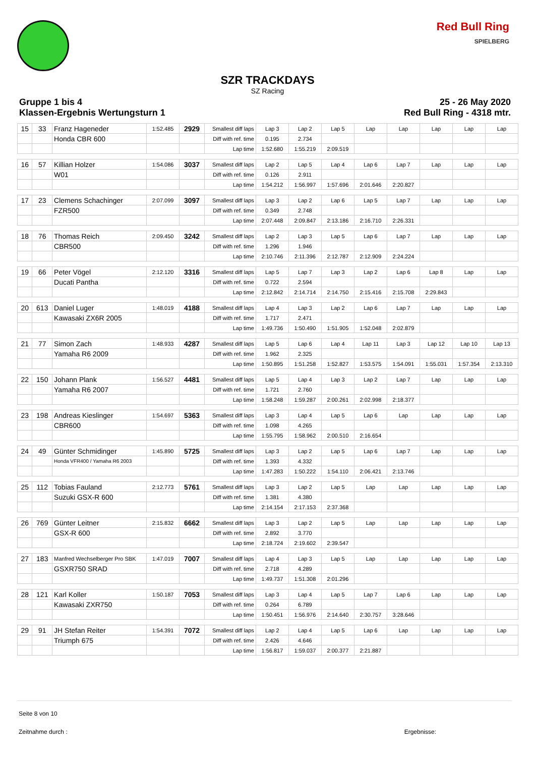Red Bull Ring
SPIELBERG
SZR TRACKDAYS
SZ Racing
Gruppe 1 bis 4
Klassen-Ergebnis Wertungsturn 1
25 - 26 May 2020
Red Bull Ring - 4318 mtr.
| 15 | 33 | Franz Hageneder | 1:52.485 | 2929 | Smallest diff laps | Lap 3 | Lap 2 | Lap 5 | Lap | Lap | Lap | Lap | Lap |
| | | Honda CBR 600 | | | Diff with ref. time | 0.195 | 2.734 | | | | | | |
| | | | | | Lap time | 1:52.680 | 1:55.219 | 2:09.519 | | | | | |
| 16 | 57 | Killian Holzer | 1:54.086 | 3037 | Smallest diff laps | Lap 2 | Lap 5 | Lap 4 | Lap 6 | Lap 7 | Lap | Lap | Lap |
| | | W01 | | | Diff with ref. time | 0.126 | 2.911 | | | | | | |
| | | | | | Lap time | 1:54.212 | 1:56.997 | 1:57.696 | 2:01.646 | 2:20.827 | | | |
| 17 | 23 | Clemens Schachinger | 2:07.099 | 3097 | Smallest diff laps | Lap 3 | Lap 2 | Lap 6 | Lap 5 | Lap 7 | Lap | Lap | Lap |
| | | FZR500 | | | Diff with ref. time | 0.349 | 2.748 | | | | | | |
| | | | | | Lap time | 2:07.448 | 2:09.847 | 2:13.186 | 2:16.710 | 2:26.331 | | | |
| 18 | 76 | Thomas Reich | 2:09.450 | 3242 | Smallest diff laps | Lap 2 | Lap 3 | Lap 5 | Lap 6 | Lap 7 | Lap | Lap | Lap |
| | | CBR500 | | | Diff with ref. time | 1.296 | 1.946 | | | | | | |
| | | | | | Lap time | 2:10.746 | 2:11.396 | 2:12.787 | 2:12.909 | 2:24.224 | | | |
| 19 | 66 | Peter Vögel | 2:12.120 | 3316 | Smallest diff laps | Lap 5 | Lap 7 | Lap 3 | Lap 2 | Lap 6 | Lap 8 | Lap | Lap |
| | | Ducati Pantha | | | Diff with ref. time | 0.722 | 2.594 | | | | | | |
| | | | | | Lap time | 2:12.842 | 2:14.714 | 2:14.750 | 2:15.416 | 2:15.708 | 2:29.843 | | |
| 20 | 613 | Daniel Luger | 1:48.019 | 4188 | Smallest diff laps | Lap 4 | Lap 3 | Lap 2 | Lap 6 | Lap 7 | Lap | Lap | Lap |
| | | Kawasaki ZX6R 2005 | | | Diff with ref. time | 1.717 | 2.471 | | | | | | |
| | | | | | Lap time | 1:49.736 | 1:50.490 | 1:51.905 | 1:52.048 | 2:02.879 | | | |
| 21 | 77 | Simon Zach | 1:48.933 | 4287 | Smallest diff laps | Lap 5 | Lap 6 | Lap 4 | Lap 11 | Lap 3 | Lap 12 | Lap 10 | Lap 13 |
| | | Yamaha R6 2009 | | | Diff with ref. time | 1.962 | 2.325 | | | | | | |
| | | | | | Lap time | 1:50.895 | 1:51.258 | 1:52.827 | 1:53.575 | 1:54.091 | 1:55.031 | 1:57.354 | 2:13.310 |
| 22 | 150 | Johann Plank | 1:56.527 | 4481 | Smallest diff laps | Lap 5 | Lap 4 | Lap 3 | Lap 2 | Lap 7 | Lap | Lap | Lap |
| | | Yamaha R6 2007 | | | Diff with ref. time | 1.721 | 2.760 | | | | | | |
| | | | | | Lap time | 1:58.248 | 1:59.287 | 2:00.261 | 2:02.998 | 2:18.377 | | | |
| 23 | 198 | Andreas Kieslinger | 1:54.697 | 5363 | Smallest diff laps | Lap 3 | Lap 4 | Lap 5 | Lap 6 | Lap | Lap | Lap | Lap |
| | | CBR600 | | | Diff with ref. time | 1.098 | 4.265 | | | | | | |
| | | | | | Lap time | 1:55.795 | 1:58.962 | 2:00.510 | 2:16.654 | | | | |
| 24 | 49 | Günter Schmidinger | 1:45.890 | 5725 | Smallest diff laps | Lap 3 | Lap 2 | Lap 5 | Lap 6 | Lap 7 | Lap | Lap | Lap |
| | | Honda VFR400 / Yamaha R6 2003 | | | Diff with ref. time | 1.393 | 4.332 | | | | | | |
| | | | | | Lap time | 1:47.283 | 1:50.222 | 1:54.110 | 2:06.421 | 2:13.746 | | | |
| 25 | 112 | Tobias Fauland | 2:12.773 | 5761 | Smallest diff laps | Lap 3 | Lap 2 | Lap 5 | Lap | Lap | Lap | Lap | Lap |
| | | Suzuki GSX-R 600 | | | Diff with ref. time | 1.381 | 4.380 | | | | | | |
| | | | | | Lap time | 2:14.154 | 2:17.153 | 2:37.368 | | | | | |
| 26 | 769 | Günter Leitner | 2:15.832 | 6662 | Smallest diff laps | Lap 3 | Lap 2 | Lap 5 | Lap | Lap | Lap | Lap | Lap |
| | | GSX-R 600 | | | Diff with ref. time | 2.892 | 3.770 | | | | | | |
| | | | | | Lap time | 2:18.724 | 2:19.602 | 2:39.547 | | | | | |
| 27 | 183 | Manfred Wechselberger Pro SBK | 1:47.019 | 7007 | Smallest diff laps | Lap 4 | Lap 3 | Lap 5 | Lap | Lap | Lap | Lap | Lap |
| | | GSXR750 SRAD | | | Diff with ref. time | 2.718 | 4.289 | | | | | | |
| | | | | | Lap time | 1:49.737 | 1:51.308 | 2:01.296 | | | | | |
| 28 | 121 | Karl Koller | 1:50.187 | 7053 | Smallest diff laps | Lap 3 | Lap 4 | Lap 5 | Lap 7 | Lap 6 | Lap | Lap | Lap |
| | | Kawasaki ZXR750 | | | Diff with ref. time | 0.264 | 6.789 | | | | | | |
| | | | | | Lap time | 1:50.451 | 1:56.976 | 2:14.640 | 2:30.757 | 3:28.646 | | | |
| 29 | 91 | JH Stefan Reiter | 1:54.391 | 7072 | Smallest diff laps | Lap 2 | Lap 4 | Lap 5 | Lap 6 | Lap | Lap | Lap | Lap |
| | | Triumph 675 | | | Diff with ref. time | 2.426 | 4.646 | | | | | | |
| | | | | | Lap time | 1:56.817 | 1:59.037 | 2:00.377 | 2:21.887 | | | | |
Seite 8 von 10
Zeitnahme durch : Ergebnisse: